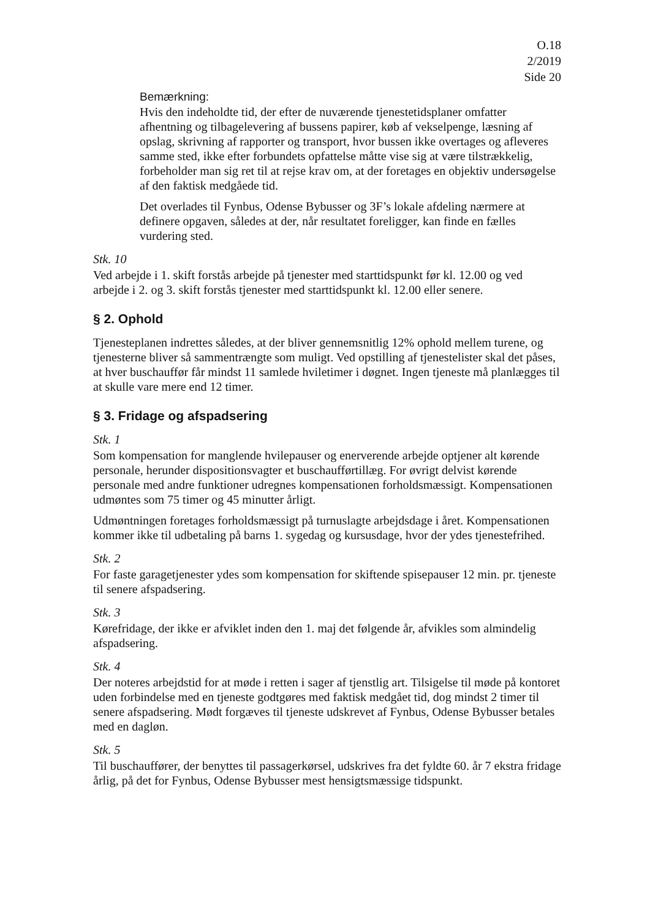O.18
2/2019
Side 20
Bemærkning:
Hvis den indeholdte tid, der efter de nuværende tjenestetidsplaner omfatter afhentning og tilbagelevering af bussens papirer, køb af vekselpenge, læsning af opslag, skrivning af rapporter og transport, hvor bussen ikke overtages og afleveres samme sted, ikke efter forbundets opfattelse måtte vise sig at være tilstrækkelig, forbeholder man sig ret til at rejse krav om, at der foretages en objektiv undersøgelse af den faktisk medgåede tid.
Det overlades til Fynbus, Odense Bybusser og 3F’s lokale afdeling nærmere at definere opgaven, således at der, når resultatet foreligger, kan finde en fælles vurdering sted.
Stk. 10
Ved arbejde i 1. skift forstås arbejde på tjenester med starttidspunkt før kl. 12.00 og ved arbejde i 2. og 3. skift forstås tjenester med starttidspunkt kl. 12.00 eller senere.
§ 2. Ophold
Tjenesteplanen indrettes således, at der bliver gennemsnitlig 12% ophold mellem turene, og tjenesterne bliver så sammentrængte som muligt. Ved opstilling af tjenestelister skal det påses, at hver buschauffør får mindst 11 samlede hviletimer i døgnet. Ingen tjeneste må planlægges til at skulle vare mere end 12 timer.
§ 3. Fridage og afspadsering
Stk. 1
Som kompensation for manglende hvilepauser og enerverende arbejde optjener alt kørende personale, herunder dispositionsvagter et buschaufførtillæg. For øvrigt delvist kørende personale med andre funktioner udregnes kompensationen forholdsmæssigt. Kompensationen udmøntes som 75 timer og 45 minutter årligt.
Udmøntningen foretages forholdsmæssigt på turnuslagte arbejdsdage i året. Kompensationen kommer ikke til udbetaling på barns 1. sygedag og kursusdage, hvor der ydes tjenestefrihed.
Stk. 2
For faste garagetjenester ydes som kompensation for skiftende spisepauser 12 min. pr. tjeneste til senere afspadsering.
Stk. 3
Kørefridage, der ikke er afviklet inden den 1. maj det følgende år, afvikles som almindelig afspadsering.
Stk. 4
Der noteres arbejdstid for at møde i retten i sager af tjenstlig art. Tilsigelse til møde på kontoret uden forbindelse med en tjeneste godtgøres med faktisk medgået tid, dog mindst 2 timer til senere afspadsering. Mødt forgæves til tjeneste udskrevet af Fynbus, Odense Bybusser betales med en dagløn.
Stk. 5
Til buschauffører, der benyttes til passagerkørsel, udskrives fra det fyldte 60. år 7 ekstra fridage årlig, på det for Fynbus, Odense Bybusser mest hensigtsmæssige tidspunkt.